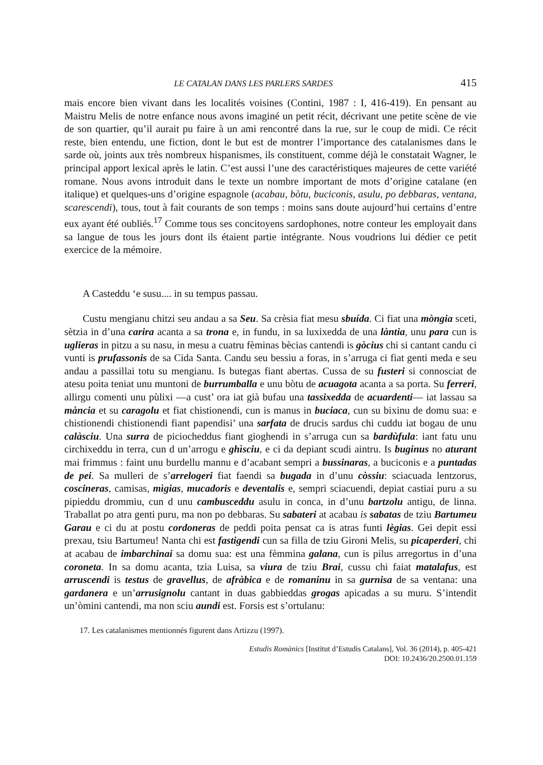LE CATALAN DANS LES PARLERS SARDES 415
mais encore bien vivant dans les localités voisines (Contini, 1987 : I, 416-419). En pensant au Maistru Melis de notre enfance nous avons imaginé un petit récit, décrivant une petite scène de vie de son quartier, qu’il aurait pu faire à un ami rencontré dans la rue, sur le coup de midi. Ce récit reste, bien entendu, une fiction, dont le but est de montrer l’importance des catalanismes dans le sarde où, joints aux très nombreux hispanismes, ils constituent, comme déjà le constatait Wagner, le principal apport lexical après le latin. C’est aussi l’une des caractéristiques majeures de cette variété romane. Nous avons introduit dans le texte un nombre important de mots d’origine catalane (en italique) et quelques-uns d’origine espagnole (acabau, bòtu, buciconis, asulu, po debbaras, ventana, scarescendi), tous, tout à fait courants de son temps : moins sans doute aujourd’hui certains d’entre eux ayant été oubliés.<sup>17</sup> Comme tous ses concitoyens sardophones, notre conteur les employait dans sa langue de tous les jours dont ils étaient partie intégrante. Nous voudrions lui dédier ce petit exercice de la mémoire.
A Casteddu ‘e susu.... in su tempus passau.
Custu mengianu chitzi seu andau a sa Seu. Sa crèsia fiat mesu sbuída. Ci fiat una mòngia sceti, sètzia in d’una carira acanta a sa trona e, in fundu, in sa luxixedda de una làntia, unu para cun is uglieras in pitzu a su nasu, in mesu a cuatru fèminas bècias cantendi is gòcius chi si cantant candu ci vunti is prufassonis de sa Cida Santa. Candu seu bessiu a foras, in s’arruga ci fiat genti meda e seu andau a passillai totu su mengianu. Is butegas fiant abertas. Cussa de su fusteri si connosciat de atesu poita teniat unu muntoni de burrumballa e unu bòtu de acuagota acanta a sa porta. Su ferreri, allirgu comenti unu pùlixi —a cust’ ora iat già bufau una tassixedda de acuardenti— iat lassau sa mància et su caragolu et fiat chistionendi, cun is manus in buciaca, cun su bixinu de domu sua: e chistionendi chistionendi fiant papendisi’ una sarfata de drucis sardus chi cuddu iat bogau de unu calàsciu. Una surra de piciocheddus fiant gioghendi in s’arruga cun sa bardùfula: iant fatu unu circhixeddu in terra, cun d un’arrogu e ghìsciu, e ci da depiant scudi aintru. Is buginus no aturant mai frimmus : faint unu burdellu mannu e d’acabant sempri a bussinaras, a buciconis e a puntadas de pei. Sa mulleri de s’arrelogeri fiat faendi sa bugada in d’unu còssiu: sciacuada lentzorus, coscineras, camisas, mìgias, mucadoris e deventalis e, sempri sciacuendi, depiat castiai puru a su pipieddu drommiu, cun d unu cambusceddu asulu in conca, in d’unu bartzolu antigu, de linna. Traballat po atra genti puru, ma non po debbaras. Su sabateri at acabau is sabatas de tziu Bartumeu Garau e ci du at postu cordoneras de peddi poita pensat ca is atras funti lègias. Gei depit essi prexau, tsiu Bartumeu! Nanta chi est fastigendi cun sa filla de tziu Gironi Melis, su picaperderi, chi at acabau de imbarchinai sa domu sua: est una fèmmina galana, cun is pilus arregortus in d’una coroneta. In sa domu acanta, tzia Luisa, sa viura de tziu Brai, cussu chi faiat matalafus, est arruscendi is testus de gravellus, de afràbica e de romaninu in sa gurnisa de sa ventana: una gardanera e un’arrusignolu cantant in duas gabbieddas grogas apicadas a su muru. S’intendit un’òmini cantendi, ma non sciu aundi est. Forsis est s’ortulanu:
17. Les catalanismes mentionnés figurent dans Artizzu (1997).
Estudis Romànics [Institut d’Estudis Catalans], Vol. 36 (2014), p. 405-421
DOI: 10.2436/20.2500.01.159